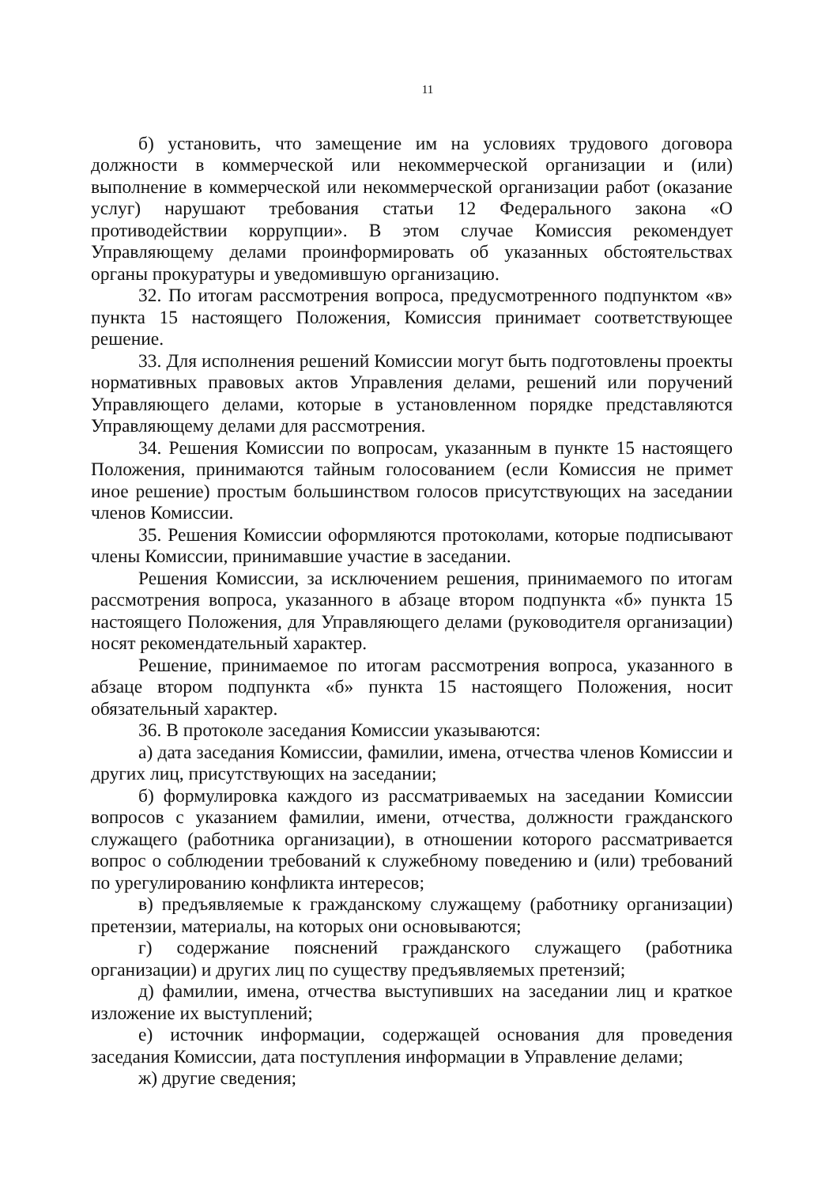11
б) установить, что замещение им на условиях трудового договора должности в коммерческой или некоммерческой организации и (или) выполнение в коммерческой или некоммерческой организации работ (оказание услуг) нарушают требования статьи 12 Федерального закона «О противодействии коррупции». В этом случае Комиссия рекомендует Управляющему делами проинформировать об указанных обстоятельствах органы прокуратуры и уведомившую организацию.
32. По итогам рассмотрения вопроса, предусмотренного подпунктом «в» пункта 15 настоящего Положения, Комиссия принимает соответствующее решение.
33. Для исполнения решений Комиссии могут быть подготовлены проекты нормативных правовых актов Управления делами, решений или поручений Управляющего делами, которые в установленном порядке представляются Управляющему делами для рассмотрения.
34. Решения Комиссии по вопросам, указанным в пункте 15 настоящего Положения, принимаются тайным голосованием (если Комиссия не примет иное решение) простым большинством голосов присутствующих на заседании членов Комиссии.
35. Решения Комиссии оформляются протоколами, которые подписывают члены Комиссии, принимавшие участие в заседании.
Решения Комиссии, за исключением решения, принимаемого по итогам рассмотрения вопроса, указанного в абзаце втором подпункта «б» пункта 15 настоящего Положения, для Управляющего делами (руководителя организации) носят рекомендательный характер.
Решение, принимаемое по итогам рассмотрения вопроса, указанного в абзаце втором подпункта «б» пункта 15 настоящего Положения, носит обязательный характер.
36. В протоколе заседания Комиссии указываются:
а) дата заседания Комиссии, фамилии, имена, отчества членов Комиссии и других лиц, присутствующих на заседании;
б) формулировка каждого из рассматриваемых на заседании Комиссии вопросов с указанием фамилии, имени, отчества, должности гражданского служащего (работника организации), в отношении которого рассматривается вопрос о соблюдении требований к служебному поведению и (или) требований по урегулированию конфликта интересов;
в) предъявляемые к гражданскому служащему (работнику организации) претензии, материалы, на которых они основываются;
г) содержание пояснений гражданского служащего (работника организации) и других лиц по существу предъявляемых претензий;
д) фамилии, имена, отчества выступивших на заседании лиц и краткое изложение их выступлений;
е) источник информации, содержащей основания для проведения заседания Комиссии, дата поступления информации в Управление делами;
ж) другие сведения;